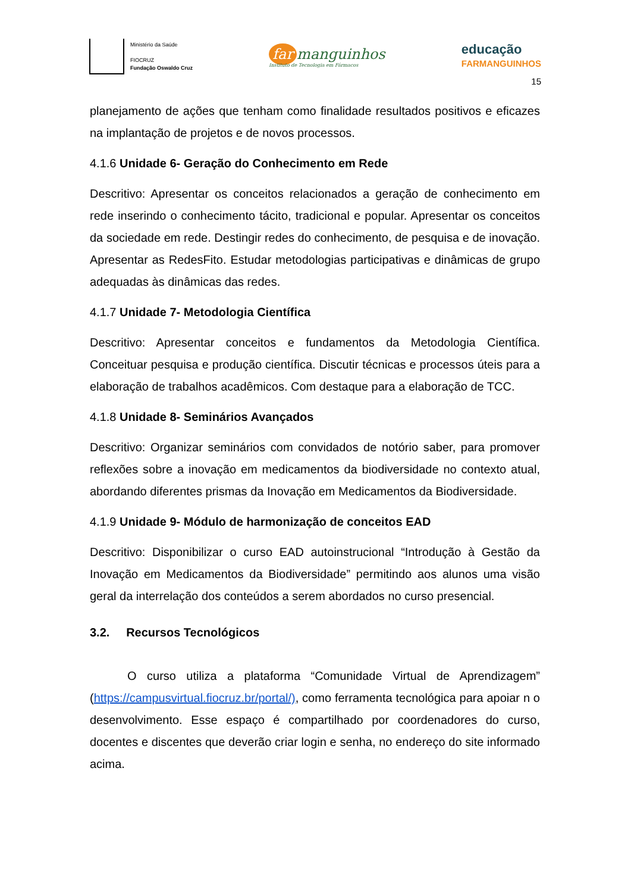Ministério da Saúde
FIOCRUZ
Fundação Oswaldo Cruz
far manguinhos
Instituto de Tecnologia em Fármacos
educação
FARMANGUINHOS
15
planejamento de ações que tenham como finalidade resultados positivos e eficazes na implantação de projetos e de novos processos.
4.1.6 Unidade 6- Geração do Conhecimento em Rede
Descritivo: Apresentar os conceitos relacionados a geração de conhecimento em rede inserindo o conhecimento tácito, tradicional e popular. Apresentar os conceitos da sociedade em rede. Destingir redes do conhecimento, de pesquisa e de inovação. Apresentar as RedesFito. Estudar metodologias participativas e dinâmicas de grupo adequadas às dinâmicas das redes.
4.1.7 Unidade 7- Metodologia Científica
Descritivo: Apresentar conceitos e fundamentos da Metodologia Científica. Conceituar pesquisa e produção científica. Discutir técnicas e processos úteis para a elaboração de trabalhos acadêmicos. Com destaque para a elaboração de TCC.
4.1.8 Unidade 8- Seminários Avançados
Descritivo: Organizar seminários com convidados de notório saber, para promover reflexões sobre a inovação em medicamentos da biodiversidade no contexto atual, abordando diferentes prismas da Inovação em Medicamentos da Biodiversidade.
4.1.9 Unidade 9- Módulo de harmonização de conceitos EAD
Descritivo: Disponibilizar o curso EAD autoinstrucional “Introdução à Gestão da Inovação em Medicamentos da Biodiversidade” permitindo aos alunos uma visão geral da interrelação dos conteúdos a serem abordados no curso presencial.
3.2. Recursos Tecnológicos
O curso utiliza a plataforma “Comunidade Virtual de Aprendizagem” (https://campusvirtual.fiocruz.br/portal/), como ferramenta tecnológica para apoiar n o desenvolvimento. Esse espaço é compartilhado por coordenadores do curso, docentes e discentes que deverão criar login e senha, no endereço do site informado acima.